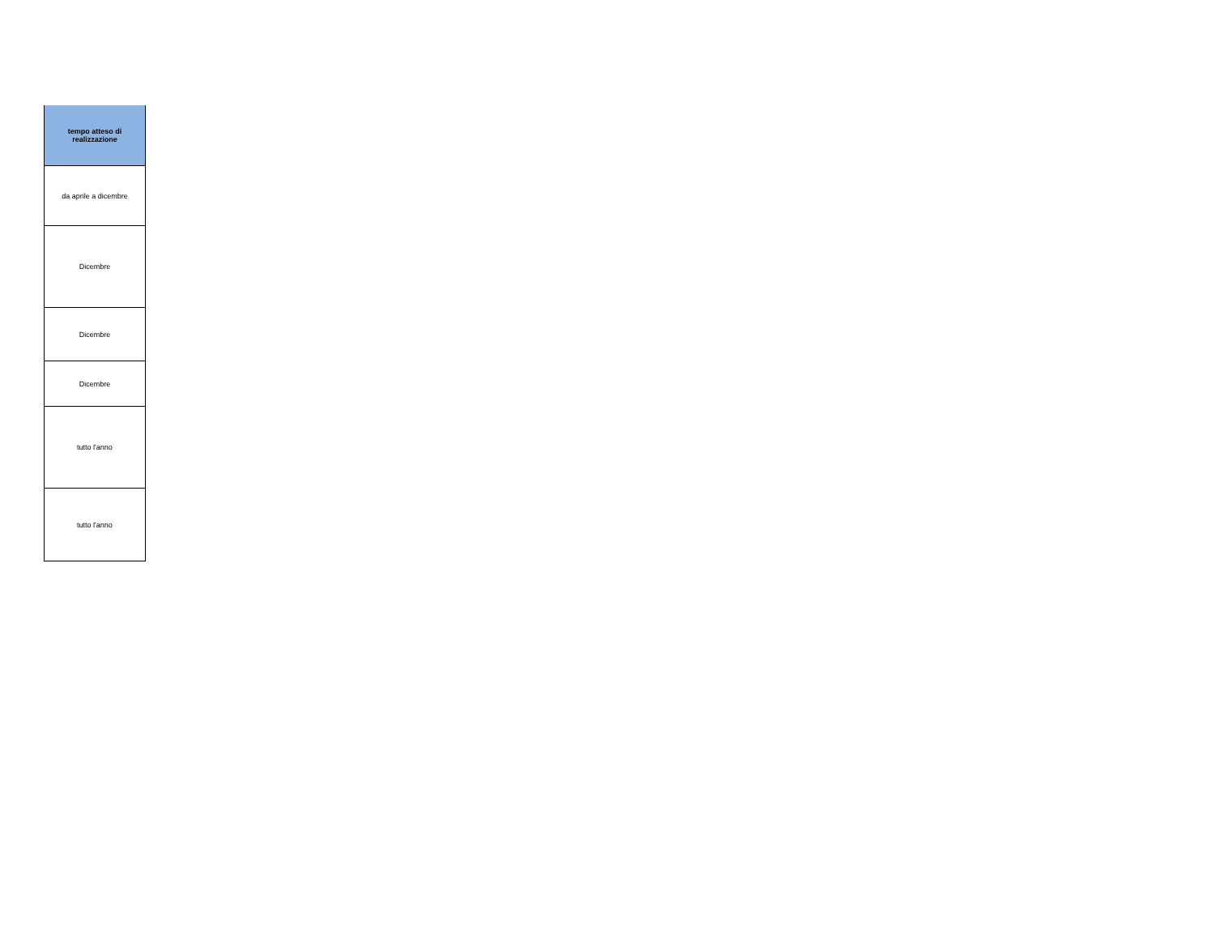| tempo atteso di realizzazione |
| --- |
| da aprile a dicembre |
| Dicembre |
| Dicembre |
| Dicembre |
| tutto l'anno |
| tutto l'anno |